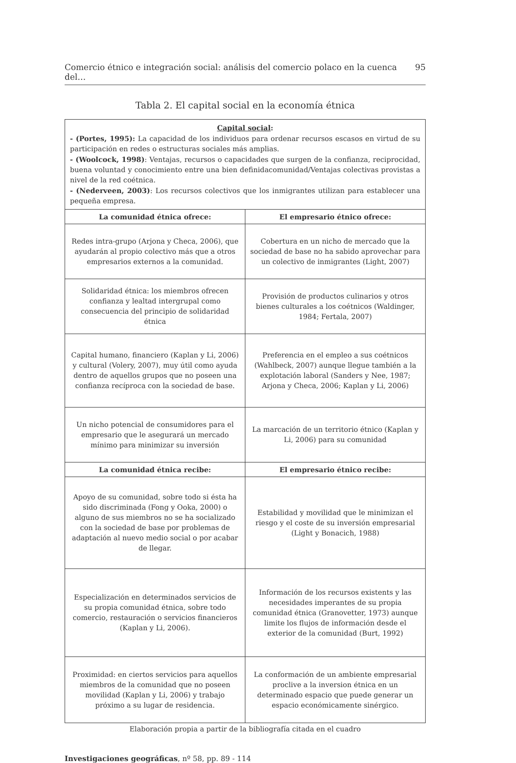Comercio étnico e integración social: análisis del comercio polaco en la cuenca del… 95
Tabla 2. El capital social en la economía étnica
| Capital social : - (Portes, 1995): La capacidad de los individuos para ordenar recursos escasos en virtud de su participación en redes o estructuras sociales más amplias. - (Woolcock, 1998) : Ventajas, recursos o capacidades que surgen de la confianza, reciprocidad, buena voluntad y conocimiento entre una bien definidacomunidad/Ventajas colectivas provistas a nivel de la red coétnica. - (Nederveen, 2003) : Los recursos colectivos que los inmigrantes utilizan para establecer una pequeña empresa. | |
| La comunidad étnica ofrece: | El empresario étnico ofrece: |
| Redes intra-grupo (Arjona y Checa, 2006), que ayudarán al propio colectivo más que a otros empresarios externos a la comunidad. | Cobertura en un nicho de mercado que la sociedad de base no ha sabido aprovechar para un colectivo de inmigrantes (Light, 2007) |
| Solidaridad étnica: los miembros ofrecen confianza y lealtad intergrupal como consecuencia del principio de solidaridad étnica | Provisión de productos culinarios y otros bienes culturales a los coétnicos (Waldinger, 1984; Fertala, 2007) |
| Capital humano, financiero (Kaplan y Li, 2006) y cultural (Volery, 2007), muy útil como ayuda dentro de aquellos grupos que no poseen una confianza recíproca con la sociedad de base. | Preferencia en el empleo a sus coétnicos (Wahlbeck, 2007) aunque llegue también a la explotación laboral (Sanders y Nee, 1987; Arjona y Checa, 2006; Kaplan y Li, 2006) |
| Un nicho potencial de consumidores para el empresario que le asegurará un mercado mínimo para minimizar su inversión | La marcación de un territorio étnico (Kaplan y Li, 2006) para su comunidad |
| La comunidad étnica recibe: | El empresario étnico recibe: |
| Apoyo de su comunidad, sobre todo si ésta ha sido discriminada (Fong y Ooka, 2000) o alguno de sus miembros no se ha socializado con la sociedad de base por problemas de adaptación al nuevo medio social o por acabar de llegar. | Estabilidad y movilidad que le minimizan el riesgo y el coste de su inversión empresarial (Light y Bonacich, 1988) |
| Especialización en determinados servicios de su propia comunidad étnica, sobre todo comercio, restauración o servicios financieros (Kaplan y Li, 2006). | Información de los recursos existents y las necesidades imperantes de su propia comunidad étnica (Granovetter, 1973) aunque limite los flujos de información desde el exterior de la comunidad (Burt, 1992) |
| Proximidad: en ciertos servicios para aquellos miembros de la comunidad que no poseen movilidad (Kaplan y Li, 2006) y trabajo próximo a su lugar de residencia. | La conformación de un ambiente empresarial proclive a la inversion étnica en un determinado espacio que puede generar un espacio económicamente sinérgico. |
Elaboración propia a partir de la bibliografía citada en el cuadro
Investigaciones geográficas, nº 58, pp. 89 - 114